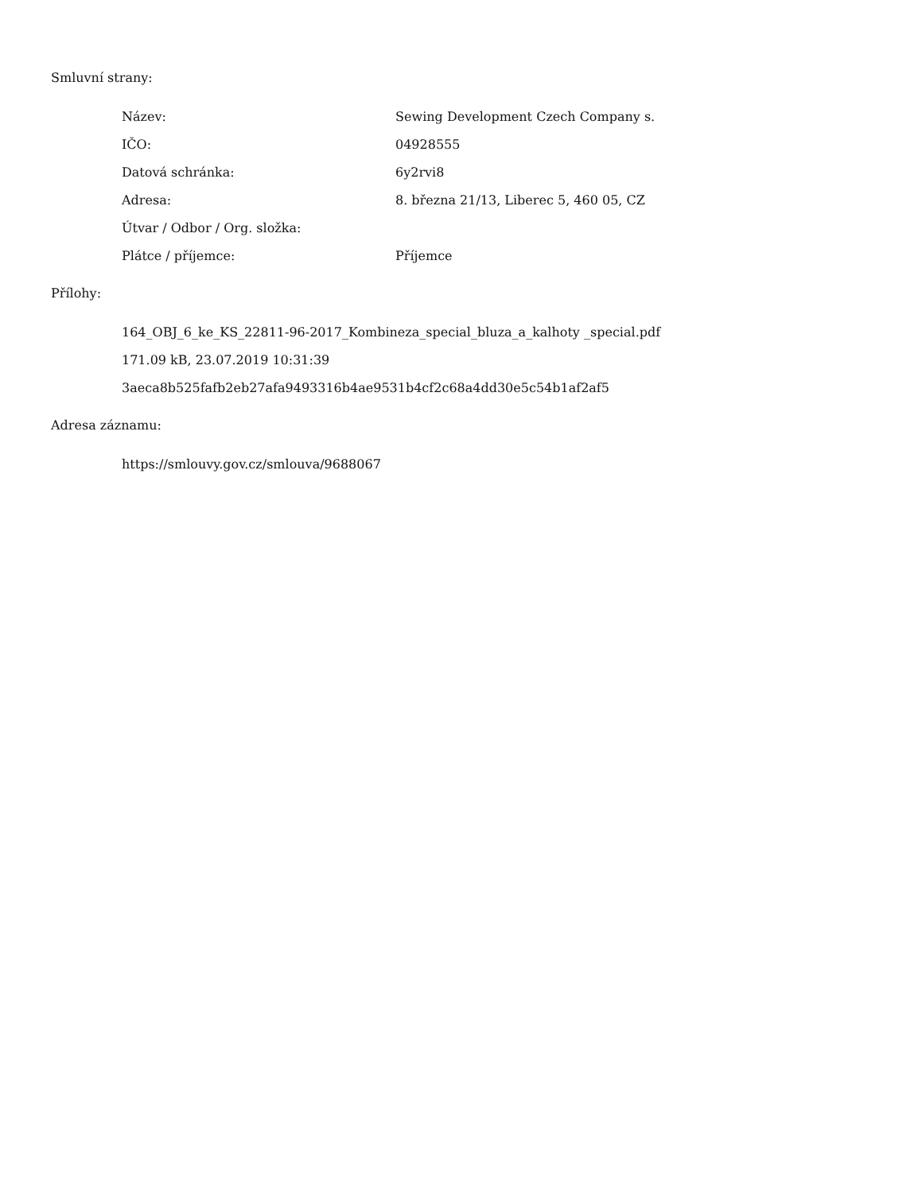Smluvní strany:
| Název: | Sewing Development Czech Company s. |
| IČO: | 04928555 |
| Datová schránka: | 6y2rvi8 |
| Adresa: | 8. března 21/13, Liberec 5, 460 05, CZ |
| Útvar / Odbor / Org. složka: | |
| Plátce / příjemce: | Příjemce |
Přílohy:
164_OBJ_6_ke_KS_22811-96-2017_Kombineza_special_bluza_a_kalhoty _special.pdf
171.09 kB, 23.07.2019 10:31:39
3aeca8b525fafb2eb27afa9493316b4ae9531b4cf2c68a4dd30e5c54b1af2af5
Adresa záznamu:
https://smlouvy.gov.cz/smlouva/9688067